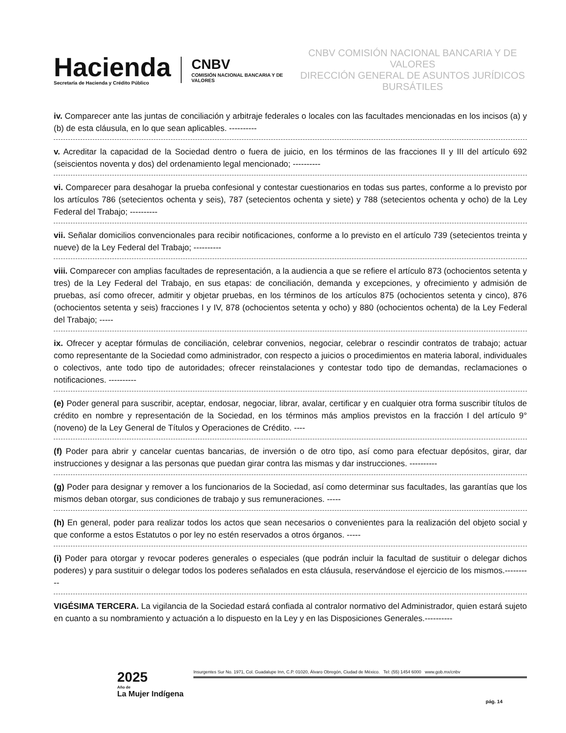Hacienda
Secretaría de Hacienda y Crédito Público
CNBV
COMISIÓN NACIONAL BANCARIA Y DE VALORES
CNBV COMISIÓN NACIONAL BANCARIA Y DE VALORES
DIRECCIÓN GENERAL DE ASUNTOS JURÍDICOS BURSÁTILES
iv. Comparecer ante las juntas de conciliación y arbitraje federales o locales con las facultades mencionadas en los incisos (a) y (b) de esta cláusula, en lo que sean aplicables. ----------
v. Acreditar la capacidad de la Sociedad dentro o fuera de juicio, en los términos de las fracciones II y III del artículo 692 (seiscientos noventa y dos) del ordenamiento legal mencionado; ----------
vi. Comparecer para desahogar la prueba confesional y contestar cuestionarios en todas sus partes, conforme a lo previsto por los artículos 786 (setecientos ochenta y seis), 787 (setecientos ochenta y siete) y 788 (setecientos ochenta y ocho) de la Ley Federal del Trabajo; ----------
vii. Señalar domicilios convencionales para recibir notificaciones, conforme a lo previsto en el artículo 739 (setecientos treinta y nueve) de la Ley Federal del Trabajo; ----------
viii. Comparecer con amplias facultades de representación, a la audiencia a que se refiere el artículo 873 (ochocientos setenta y tres) de la Ley Federal del Trabajo, en sus etapas: de conciliación, demanda y excepciones, y ofrecimiento y admisión de pruebas, así como ofrecer, admitir y objetar pruebas, en los términos de los artículos 875 (ochocientos setenta y cinco), 876 (ochocientos setenta y seis) fracciones I y IV, 878 (ochocientos setenta y ocho) y 880 (ochocientos ochenta) de la Ley Federal del Trabajo; -----
ix. Ofrecer y aceptar fórmulas de conciliación, celebrar convenios, negociar, celebrar o rescindir contratos de trabajo; actuar como representante de la Sociedad como administrador, con respecto a juicios o procedimientos en materia laboral, individuales o colectivos, ante todo tipo de autoridades; ofrecer reinstalaciones y contestar todo tipo de demandas, reclamaciones o notificaciones. ----------
(e) Poder general para suscribir, aceptar, endosar, negociar, librar, avalar, certificar y en cualquier otra forma suscribir títulos de crédito en nombre y representación de la Sociedad, en los términos más amplios previstos en la fracción I del artículo 9° (noveno) de la Ley General de Títulos y Operaciones de Crédito. ----
(f) Poder para abrir y cancelar cuentas bancarias, de inversión o de otro tipo, así como para efectuar depósitos, girar, dar instrucciones y designar a las personas que puedan girar contra las mismas y dar instrucciones. ----------
(g) Poder para designar y remover a los funcionarios de la Sociedad, así como determinar sus facultades, las garantías que los mismos deban otorgar, sus condiciones de trabajo y sus remuneraciones. -----
(h) En general, poder para realizar todos los actos que sean necesarios o convenientes para la realización del objeto social y que conforme a estos Estatutos o por ley no estén reservados a otros órganos. -----
(i) Poder para otorgar y revocar poderes generales o especiales (que podrán incluir la facultad de sustituir o delegar dichos poderes) y para sustituir o delegar todos los poderes señalados en esta cláusula, reservándose el ejercicio de los mismos.----------
VIGÉSIMA TERCERA. La vigilancia de la Sociedad estará confiada al contralor normativo del Administrador, quien estará sujeto en cuanto a su nombramiento y actuación a lo dispuesto en la Ley y en las Disposiciones Generales.----------
2025
Año de
La Mujer Indígena
Insurgentes Sur No. 1971, Col. Guadalupe Inn, C.P. 01020, Álvaro Obregón, Ciudad de México. Tel: (55) 1454 6000 www.gob.mx/cnbv
pág. 14